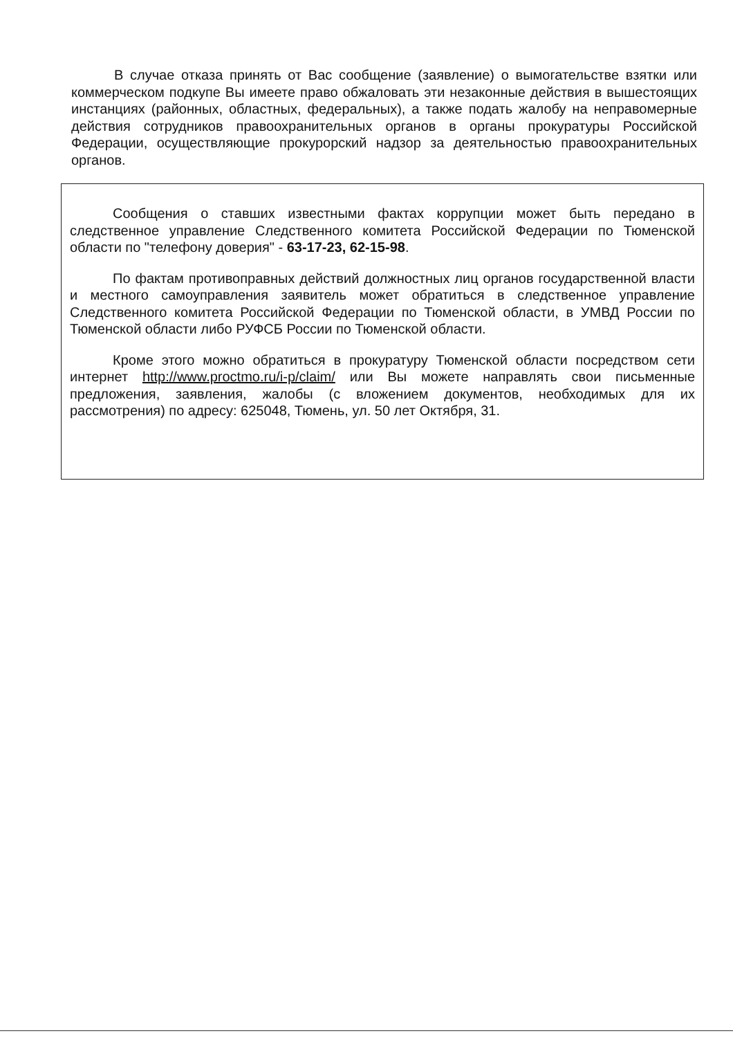В случае отказа принять от Вас сообщение (заявление) о вымогательстве взятки или коммерческом подкупе Вы имеете право обжаловать эти незаконные действия в вышестоящих инстанциях (районных, областных, федеральных), а также подать жалобу на неправомерные действия сотрудников правоохранительных органов в органы прокуратуры Российской Федерации, осуществляющие прокурорский надзор за деятельностью правоохранительных органов.
Сообщения о ставших известными фактах коррупции может быть передано в следственное управление Следственного комитета Российской Федерации по Тюменской области по "телефону доверия" - 63-17-23, 62-15-98.
По фактам противоправных действий должностных лиц органов государственной власти и местного самоуправления заявитель может обратиться в следственное управление Следственного комитета Российской Федерации по Тюменской области, в УМВД России по Тюменской области либо РУФСБ России по Тюменской области.
Кроме этого можно обратиться в прокуратуру Тюменской области посредством сети интернет http://www.proctmo.ru/i-p/claim/ или Вы можете направлять свои письменные предложения, заявления, жалобы (с вложением документов, необходимых для их рассмотрения) по адресу: 625048, Тюмень, ул. 50 лет Октября, 31.